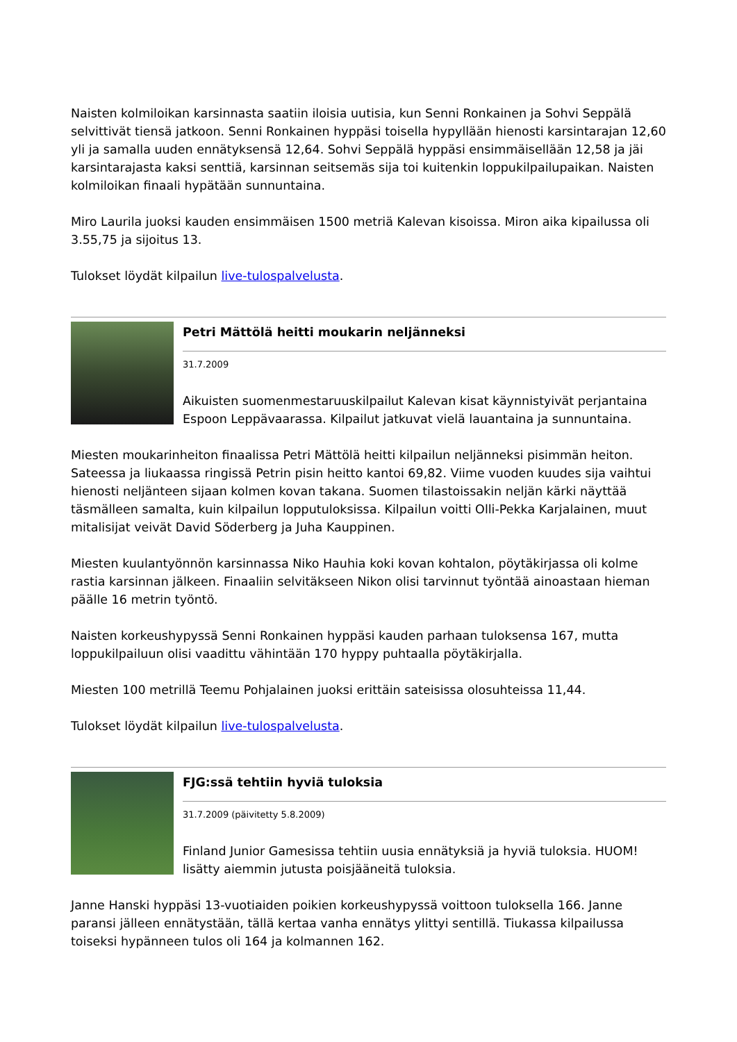Naisten kolmiloikan karsinnasta saatiin iloisia uutisia, kun Senni Ronkainen ja Sohvi Seppälä selvittivät tiensä jatkoon. Senni Ronkainen hyppäsi toisella hypyllään hienosti karsintarajan 12,60 yli ja samalla uuden ennätyksensä 12,64. Sohvi Seppälä hyppäsi ensimmäisellään 12,58 ja jäi karsintarajasta kaksi senttiä, karsinnan seitsemäs sija toi kuitenkin loppukilpailupaikan. Naisten kolmiloikan finaali hypätään sunnuntaina.
Miro Laurila juoksi kauden ensimmäisen 1500 metriä Kalevan kisoissa. Miron aika kipailussa oli 3.55,75 ja sijoitus 13.
Tulokset löydät kilpailun live-tulospalvelusta.
Petri Mättölä heitti moukarin neljänneksi
31.7.2009
Aikuisten suomenmestaruuskilpailut Kalevan kisat käynnistyivät perjantaina Espoon Leppävaarassa. Kilpailut jatkuvat vielä lauantaina ja sunnuntaina.
Miesten moukarinheiton finaalissa Petri Mättölä heitti kilpailun neljänneksi pisimmän heiton. Sateessa ja liukaassa ringissä Petrin pisin heitto kantoi 69,82. Viime vuoden kuudes sija vaihtui hienosti neljänteen sijaan kolmen kovan takana. Suomen tilastoissakin neljän kärki näyttää täsmälleen samalta, kuin kilpailun lopputuloksissa. Kilpailun voitti Olli-Pekka Karjalainen, muut mitalisijat veivät David Söderberg ja Juha Kauppinen.
Miesten kuulantyönnön karsinnassa Niko Hauhia koki kovan kohtalon, pöytäkirjassa oli kolme rastia karsinnan jälkeen. Finaaliin selvitäkseen Nikon olisi tarvinnut työntää ainoastaan hieman päälle 16 metrin työntö.
Naisten korkeushypyssä Senni Ronkainen hyppäsi kauden parhaan tuloksensa 167, mutta loppukilpailuun olisi vaadittu vähintään 170 hyppy puhtaalla pöytäkirjalla.
Miesten 100 metrillä Teemu Pohjalainen juoksi erittäin sateisissa olosuhteissa 11,44.
Tulokset löydät kilpailun live-tulospalvelusta.
FJG:ssä tehtiin hyviä tuloksia
31.7.2009 (päivitetty 5.8.2009)
Finland Junior Gamesissa tehtiin uusia ennätyksiä ja hyviä tuloksia. HUOM! lisätty aiemmin jutusta poisjääneitä tuloksia.
Janne Hanski hyppäsi 13-vuotiaiden poikien korkeushypyssä voittoon tuloksella 166. Janne paransi jälleen ennätystään, tällä kertaa vanha ennätys ylittyi sentillä. Tiukassa kilpailussa toiseksi hypänneen tulos oli 164 ja kolmannen 162.